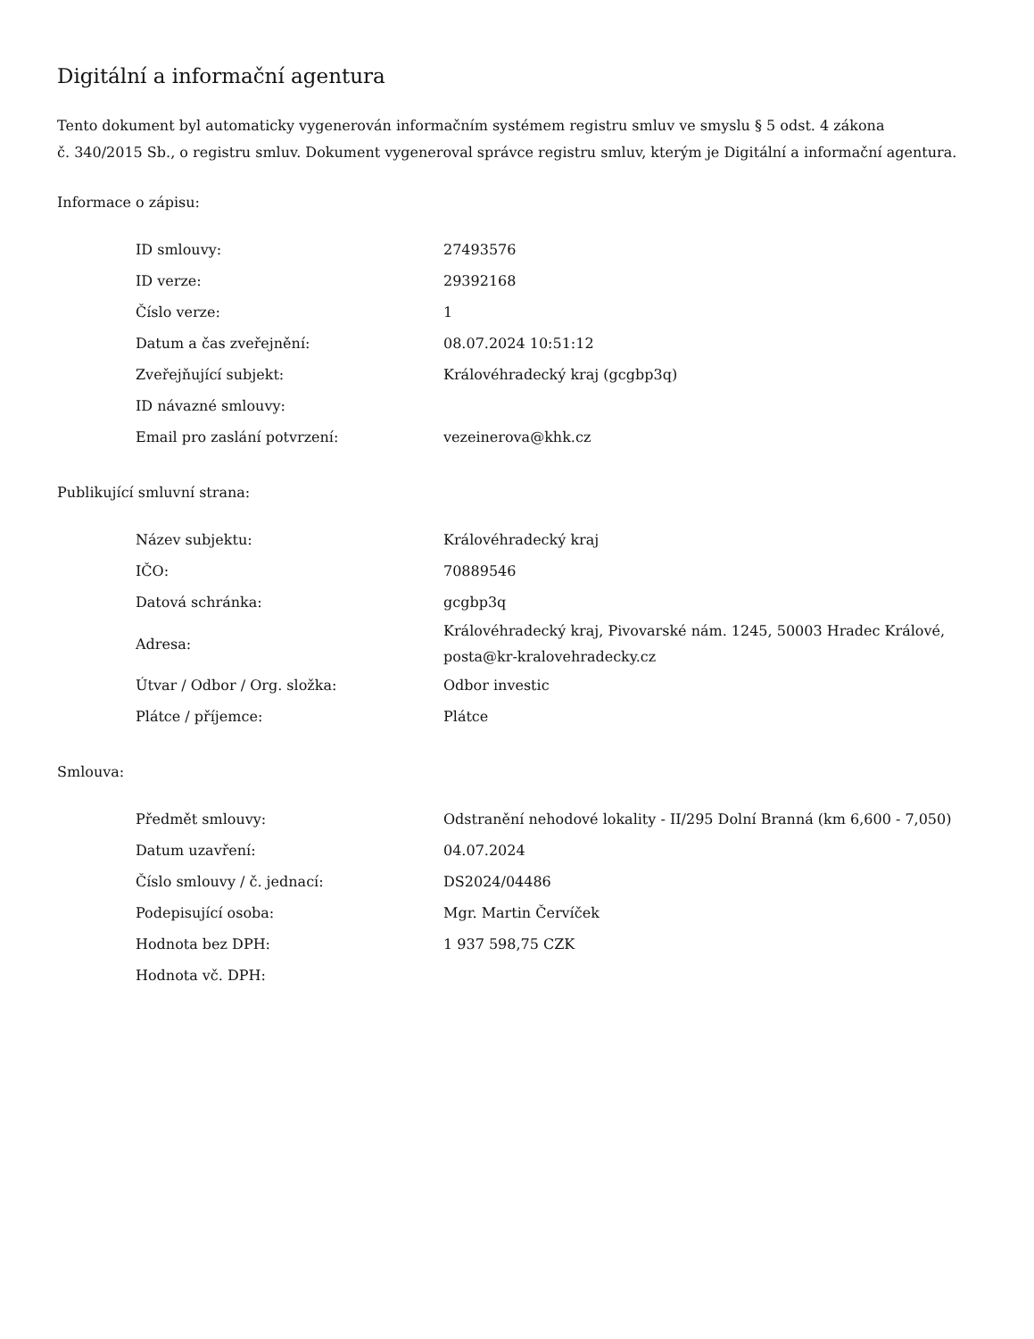Digitální a informační agentura
Tento dokument byl automaticky vygenerován informačním systémem registru smluv ve smyslu § 5 odst. 4 zákona
č. 340/2015 Sb., o registru smluv. Dokument vygeneroval správce registru smluv, kterým je Digitální a informační agentura.
Informace o zápisu:
| ID smlouvy: | 27493576 |
| ID verze: | 29392168 |
| Číslo verze: | 1 |
| Datum a čas zveřejnění: | 08.07.2024 10:51:12 |
| Zveřejňující subjekt: | Královéhradecký kraj (gcgbp3q) |
| ID návazné smlouvy: | |
| Email pro zaslání potvrzení: | vezeinerova@khk.cz |
Publikující smluvní strana:
| Název subjektu: | Královéhradecký kraj |
| IČO: | 70889546 |
| Datová schránka: | gcgbp3q |
| Adresa: | Královéhradecký kraj, Pivovarské nám. 1245, 50003 Hradec Králové, posta@kr-kralovehradecky.cz |
| Útvar / Odbor / Org. složka: | Odbor investic |
| Plátce / příjemce: | Plátce |
Smlouva:
| Předmět smlouvy: | Odstranění nehodové lokality - II/295 Dolní Branná (km 6,600 - 7,050) |
| Datum uzavření: | 04.07.2024 |
| Číslo smlouvy / č. jednací: | DS2024/04486 |
| Podepisující osoba: | Mgr. Martin Červíček |
| Hodnota bez DPH: | 1 937 598,75 CZK |
| Hodnota vč. DPH: | |